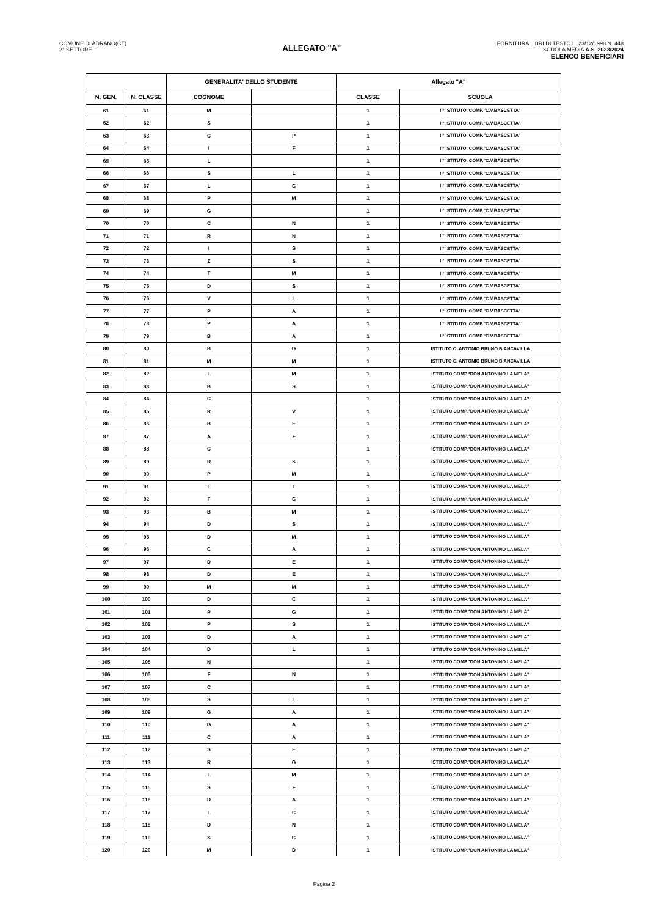COMUNE DI ADRANO(CT)
2° SETTORE
ALLEGATO "A"
FORNITURA LIBRI DI TESTO L. 23/12/1998 N. 448
SCUOLA MEDIA A.S. 2023/2024
ELENCO BENEFICIARI
| | | GENERALITA' DELLO STUDENTE | | Allegato "A" | |
| --- | --- | --- | --- | --- | --- |
| N. GEN. | N. CLASSE | COGNOME | | CLASSE | SCUOLA |
| 61 | 61 | M | | 1 | II° ISTITUTO. COMP."C.V.BASCETTA" |
| 62 | 62 | S | | 1 | II° ISTITUTO. COMP."C.V.BASCETTA" |
| 63 | 63 | C | P | 1 | II° ISTITUTO. COMP."C.V.BASCETTA" |
| 64 | 64 | I | F | 1 | II° ISTITUTO. COMP."C.V.BASCETTA" |
| 65 | 65 | L | | 1 | II° ISTITUTO. COMP."C.V.BASCETTA" |
| 66 | 66 | S | L | 1 | II° ISTITUTO. COMP."C.V.BASCETTA" |
| 67 | 67 | L | C | 1 | II° ISTITUTO. COMP."C.V.BASCETTA" |
| 68 | 68 | P | M | 1 | II° ISTITUTO. COMP."C.V.BASCETTA" |
| 69 | 69 | G | | 1 | II° ISTITUTO. COMP."C.V.BASCETTA" |
| 70 | 70 | C | N | 1 | II° ISTITUTO. COMP."C.V.BASCETTA" |
| 71 | 71 | R | N | 1 | II° ISTITUTO. COMP."C.V.BASCETTA" |
| 72 | 72 | I | S | 1 | II° ISTITUTO. COMP."C.V.BASCETTA" |
| 73 | 73 | Z | S | 1 | II° ISTITUTO. COMP."C.V.BASCETTA" |
| 74 | 74 | T | M | 1 | II° ISTITUTO. COMP."C.V.BASCETTA" |
| 75 | 75 | D | S | 1 | II° ISTITUTO. COMP."C.V.BASCETTA" |
| 76 | 76 | V | L | 1 | II° ISTITUTO. COMP."C.V.BASCETTA" |
| 77 | 77 | P | A | 1 | II° ISTITUTO. COMP."C.V.BASCETTA" |
| 78 | 78 | P | A | 1 | II° ISTITUTO. COMP."C.V.BASCETTA" |
| 79 | 79 | B | A | 1 | II° ISTITUTO. COMP."C.V.BASCETTA" |
| 80 | 80 | B | G | 1 | ISTITUTO C. ANTONIO BRUNO BIANCAVILLA |
| 81 | 81 | M | M | 1 | ISTITUTO C. ANTONIO BRUNO BIANCAVILLA |
| 82 | 82 | L | M | 1 | ISTITUTO COMP."DON ANTONINO LA MELA" |
| 83 | 83 | B | S | 1 | ISTITUTO COMP."DON ANTONINO LA MELA" |
| 84 | 84 | C | | 1 | ISTITUTO COMP."DON ANTONINO LA MELA" |
| 85 | 85 | R | V | 1 | ISTITUTO COMP."DON ANTONINO LA MELA" |
| 86 | 86 | B | E | 1 | ISTITUTO COMP."DON ANTONINO LA MELA" |
| 87 | 87 | A | F | 1 | ISTITUTO COMP."DON ANTONINO LA MELA" |
| 88 | 88 | C | | 1 | ISTITUTO COMP."DON ANTONINO LA MELA" |
| 89 | 89 | R | S | 1 | ISTITUTO COMP."DON ANTONINO LA MELA" |
| 90 | 90 | P | M | 1 | ISTITUTO COMP."DON ANTONINO LA MELA" |
| 91 | 91 | F | T | 1 | ISTITUTO COMP."DON ANTONINO LA MELA" |
| 92 | 92 | F | C | 1 | ISTITUTO COMP."DON ANTONINO LA MELA" |
| 93 | 93 | B | M | 1 | ISTITUTO COMP."DON ANTONINO LA MELA" |
| 94 | 94 | D | S | 1 | ISTITUTO COMP."DON ANTONINO LA MELA" |
| 95 | 95 | D | M | 1 | ISTITUTO COMP."DON ANTONINO LA MELA" |
| 96 | 96 | C | A | 1 | ISTITUTO COMP."DON ANTONINO LA MELA" |
| 97 | 97 | D | E | 1 | ISTITUTO COMP."DON ANTONINO LA MELA" |
| 98 | 98 | D | E | 1 | ISTITUTO COMP."DON ANTONINO LA MELA" |
| 99 | 99 | M | M | 1 | ISTITUTO COMP."DON ANTONINO LA MELA" |
| 100 | 100 | D | C | 1 | ISTITUTO COMP."DON ANTONINO LA MELA" |
| 101 | 101 | P | G | 1 | ISTITUTO COMP."DON ANTONINO LA MELA" |
| 102 | 102 | P | S | 1 | ISTITUTO COMP."DON ANTONINO LA MELA" |
| 103 | 103 | D | A | 1 | ISTITUTO COMP."DON ANTONINO LA MELA" |
| 104 | 104 | D | L | 1 | ISTITUTO COMP."DON ANTONINO LA MELA" |
| 105 | 105 | N | | 1 | ISTITUTO COMP."DON ANTONINO LA MELA" |
| 106 | 106 | F | N | 1 | ISTITUTO COMP."DON ANTONINO LA MELA" |
| 107 | 107 | C | | 1 | ISTITUTO COMP."DON ANTONINO LA MELA" |
| 108 | 108 | S | L | 1 | ISTITUTO COMP."DON ANTONINO LA MELA" |
| 109 | 109 | G | A | 1 | ISTITUTO COMP."DON ANTONINO LA MELA" |
| 110 | 110 | G | A | 1 | ISTITUTO COMP."DON ANTONINO LA MELA" |
| 111 | 111 | C | A | 1 | ISTITUTO COMP."DON ANTONINO LA MELA" |
| 112 | 112 | S | E | 1 | ISTITUTO COMP."DON ANTONINO LA MELA" |
| 113 | 113 | R | G | 1 | ISTITUTO COMP."DON ANTONINO LA MELA" |
| 114 | 114 | L | M | 1 | ISTITUTO COMP."DON ANTONINO LA MELA" |
| 115 | 115 | S | F | 1 | ISTITUTO COMP."DON ANTONINO LA MELA" |
| 116 | 116 | D | A | 1 | ISTITUTO COMP."DON ANTONINO LA MELA" |
| 117 | 117 | L | C | 1 | ISTITUTO COMP."DON ANTONINO LA MELA" |
| 118 | 118 | D | N | 1 | ISTITUTO COMP."DON ANTONINO LA MELA" |
| 119 | 119 | S | G | 1 | ISTITUTO COMP."DON ANTONINO LA MELA" |
| 120 | 120 | M | D | 1 | ISTITUTO COMP."DON ANTONINO LA MELA" |
Pagina 2